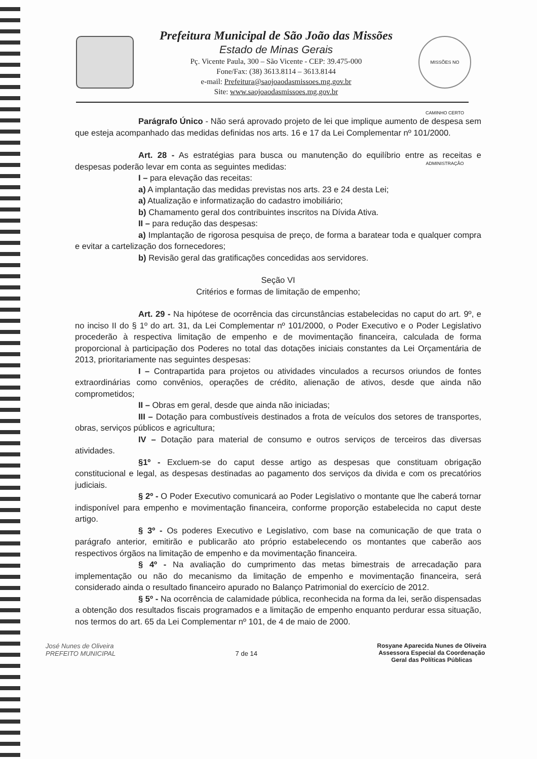Prefeitura Municipal de São João das Missões
Estado de Minas Gerais
Pç. Vicente Paula, 300 – São Vicente - CEP: 39.475-000
Fone/Fax: (38) 3613.8114 – 3613.8144
e-mail: Prefeitura@saojoaodasmissoes.mg.gov.br
Site: www.saojoaodasmissoes.mg.gov.br
MISSÕES NO CAMINHO CERTO ADMINISTRAÇÃO
Parágrafo Único - Não será aprovado projeto de lei que implique aumento de despesa sem que esteja acompanhado das medidas definidas nos arts. 16 e 17 da Lei Complementar nº 101/2000.
Art. 28 - As estratégias para busca ou manutenção do equilíbrio entre as receitas e despesas poderão levar em conta as seguintes medidas:
I – para elevação das receitas:
a) A implantação das medidas previstas nos arts. 23 e 24 desta Lei;
a) Atualização e informatização do cadastro imobiliário;
b) Chamamento geral dos contribuintes inscritos na Dívida Ativa.
II – para redução das despesas:
a) Implantação de rigorosa pesquisa de preço, de forma a baratear toda e qualquer compra e evitar a cartelização dos fornecedores;
b) Revisão geral das gratificações concedidas aos servidores.
Seção VI
Critérios e formas de limitação de empenho;
Art. 29 - Na hipótese de ocorrência das circunstâncias estabelecidas no caput do art. 9º, e no inciso II do § 1º do art. 31, da Lei Complementar nº 101/2000, o Poder Executivo e o Poder Legislativo procederão à respectiva limitação de empenho e de movimentação financeira, calculada de forma proporcional à participação dos Poderes no total das dotações iniciais constantes da Lei Orçamentária de 2013, prioritariamente nas seguintes despesas:
I – Contrapartida para projetos ou atividades vinculados a recursos oriundos de fontes extraordinárias como convênios, operações de crédito, alienação de ativos, desde que ainda não comprometidos;
II – Obras em geral, desde que ainda não iniciadas;
III – Dotação para combustíveis destinados a frota de veículos dos setores de transportes, obras, serviços públicos e agricultura;
IV – Dotação para material de consumo e outros serviços de terceiros das diversas atividades.
§1º - Excluem-se do caput desse artigo as despesas que constituam obrigação constitucional e legal, as despesas destinadas ao pagamento dos serviços da divida e com os precatórios judiciais.
§ 2º - O Poder Executivo comunicará ao Poder Legislativo o montante que lhe caberá tornar indisponível para empenho e movimentação financeira, conforme proporção estabelecida no caput deste artigo.
§ 3º - Os poderes Executivo e Legislativo, com base na comunicação de que trata o parágrafo anterior, emitirão e publicarão ato próprio estabelecendo os montantes que caberão aos respectivos órgãos na limitação de empenho e da movimentação financeira.
§ 4º - Na avaliação do cumprimento das metas bimestrais de arrecadação para implementação ou não do mecanismo da limitação de empenho e movimentação financeira, será considerado ainda o resultado financeiro apurado no Balanço Patrimonial do exercício de 2012.
§ 5º - Na ocorrência de calamidade pública, reconhecida na forma da lei, serão dispensadas a obtenção dos resultados fiscais programados e a limitação de empenho enquanto perdurar essa situação, nos termos do art. 65 da Lei Complementar nº 101, de 4 de maio de 2000.
José Nunes de Oliveira
PREFEITO MUNICIPAL
7 de 14
Rosyane Aparecida Nunes de Oliveira
Assessora Especial da Coordenação
Geral das Políticas Públicas